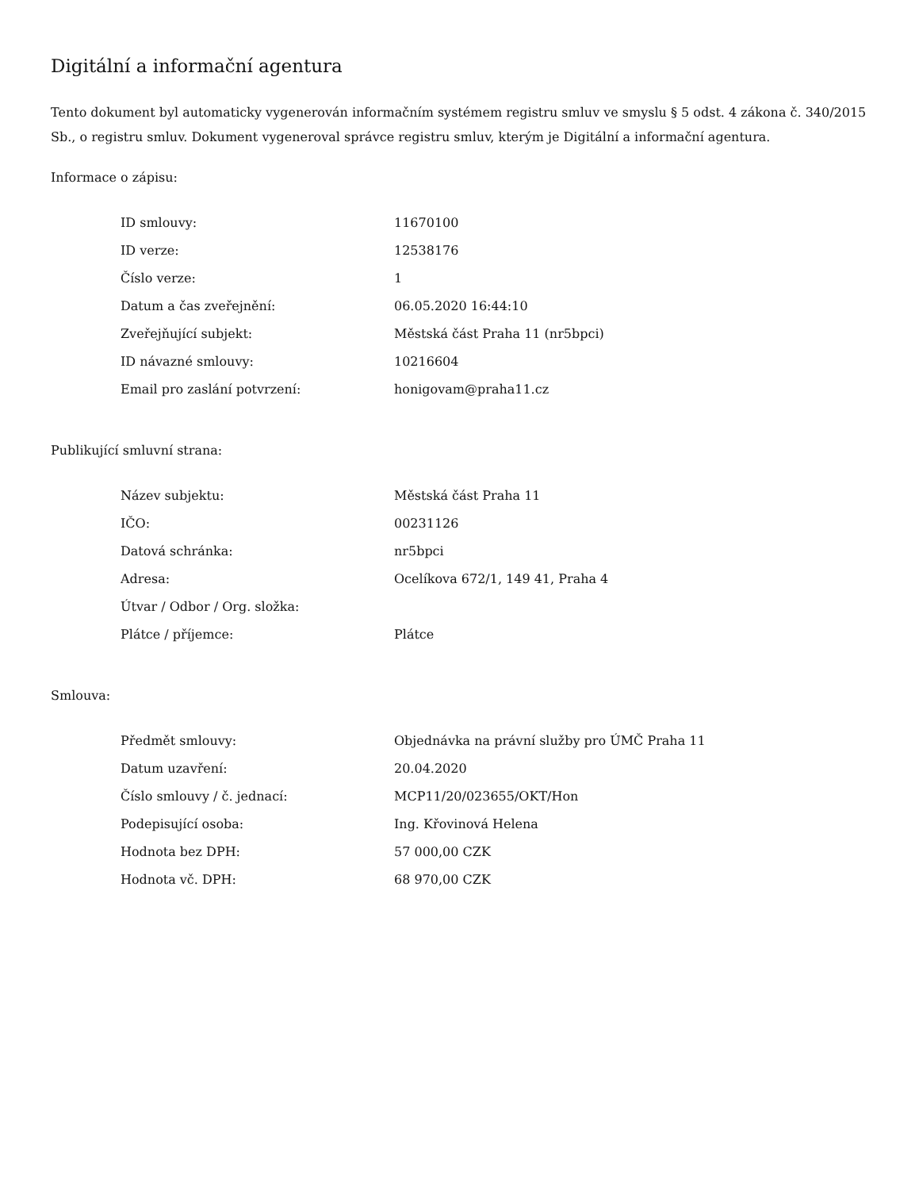Digitální a informační agentura
Tento dokument byl automaticky vygenerován informačním systémem registru smluv ve smyslu § 5 odst. 4 zákona č. 340/2015 Sb., o registru smluv. Dokument vygeneroval správce registru smluv, kterým je Digitální a informační agentura.
Informace o zápisu:
| ID smlouvy: | 11670100 |
| ID verze: | 12538176 |
| Číslo verze: | 1 |
| Datum a čas zveřejnění: | 06.05.2020 16:44:10 |
| Zveřejňující subjekt: | Městská část Praha 11 (nr5bpci) |
| ID návazné smlouvy: | 10216604 |
| Email pro zaslání potvrzení: | honigovam@praha11.cz |
Publikující smluvní strana:
| Název subjektu: | Městská část Praha 11 |
| IČO: | 00231126 |
| Datová schránka: | nr5bpci |
| Adresa: | Ocelíkova 672/1, 149 41, Praha 4 |
| Útvar / Odbor / Org. složka: | |
| Plátce / příjemce: | Plátce |
Smlouva:
| Předmět smlouvy: | Objednávka na právní služby pro ÚMČ Praha 11 |
| Datum uzavření: | 20.04.2020 |
| Číslo smlouvy / č. jednací: | MCP11/20/023655/OKT/Hon |
| Podepisující osoba: | Ing. Křovinová Helena |
| Hodnota bez DPH: | 57 000,00 CZK |
| Hodnota vč. DPH: | 68 970,00 CZK |